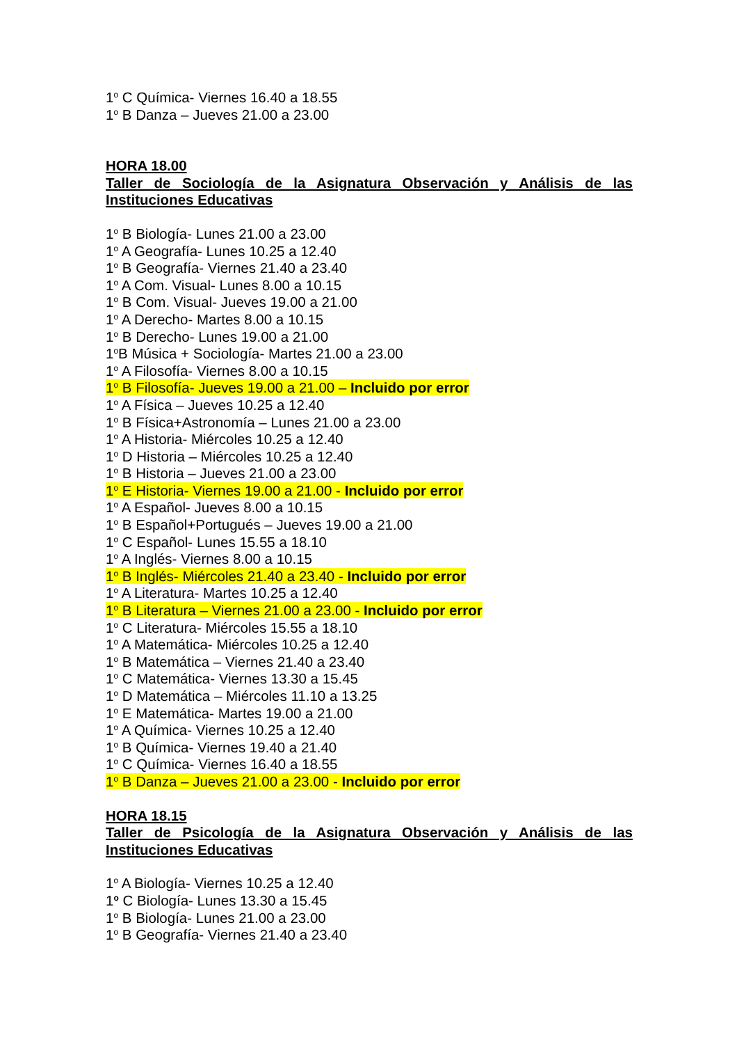1<sup>o</sup> C Química- Viernes 16.40 a 18.55
1<sup>o</sup> B Danza – Jueves 21.00 a 23.00
HORA 18.00
Taller de Sociología de la Asignatura Observación y Análisis de las Instituciones Educativas
1<sup>o</sup> B Biología- Lunes 21.00 a 23.00
1<sup>o</sup> A Geografía- Lunes 10.25 a 12.40
1<sup>o</sup> B Geografía- Viernes 21.40 a 23.40
1<sup>o</sup> A Com. Visual- Lunes 8.00 a 10.15
1<sup>o</sup> B Com. Visual- Jueves 19.00 a 21.00
1<sup>o</sup> A Derecho- Martes 8.00 a 10.15
1<sup>o</sup> B Derecho- Lunes 19.00 a 21.00
1<sup>o</sup>B Música + Sociología- Martes 21.00 a 23.00
1<sup>o</sup> A Filosofía- Viernes 8.00 a 10.15
1<sup>o</sup> B Filosofía- Jueves 19.00 a 21.00 – Incluido por error
1<sup>o</sup> A Física – Jueves 10.25 a 12.40
1<sup>o</sup> B Física+Astronomía – Lunes 21.00 a 23.00
1<sup>o</sup> A Historia- Miércoles 10.25 a 12.40
1<sup>o</sup> D Historia – Miércoles 10.25 a 12.40
1<sup>o</sup> B Historia – Jueves 21.00 a 23.00
1<sup>o</sup> E Historia- Viernes 19.00 a 21.00 - Incluido por error
1<sup>o</sup> A Español- Jueves 8.00 a 10.15
1<sup>o</sup> B Español+Portugués – Jueves 19.00 a 21.00
1<sup>o</sup> C Español- Lunes 15.55 a 18.10
1<sup>o</sup> A Inglés- Viernes 8.00 a 10.15
1<sup>o</sup> B Inglés- Miércoles 21.40 a 23.40 - Incluido por error
1<sup>o</sup> A Literatura- Martes 10.25 a 12.40
1<sup>o</sup> B Literatura – Viernes 21.00 a 23.00 - Incluido por error
1<sup>o</sup> C Literatura- Miércoles 15.55 a 18.10
1<sup>o</sup> A Matemática- Miércoles 10.25 a 12.40
1<sup>o</sup> B Matemática – Viernes 21.40 a 23.40
1<sup>o</sup> C Matemática- Viernes 13.30 a 15.45
1<sup>o</sup> D Matemática – Miércoles 11.10 a 13.25
1<sup>o</sup> E Matemática- Martes 19.00 a 21.00
1<sup>o</sup> A Química- Viernes 10.25 a 12.40
1<sup>o</sup> B Química- Viernes 19.40 a 21.40
1<sup>o</sup> C Química- Viernes 16.40 a 18.55
1<sup>o</sup> B Danza – Jueves 21.00 a 23.00 - Incluido por error
HORA 18.15
Taller de Psicología de la Asignatura Observación y Análisis de las Instituciones Educativas
1<sup>o</sup> A Biología- Viernes 10.25 a 12.40
1<sup>o</sup> C Biología- Lunes 13.30 a 15.45
1<sup>o</sup> B Biología- Lunes 21.00 a 23.00
1<sup>o</sup> B Geografía- Viernes 21.40 a 23.40